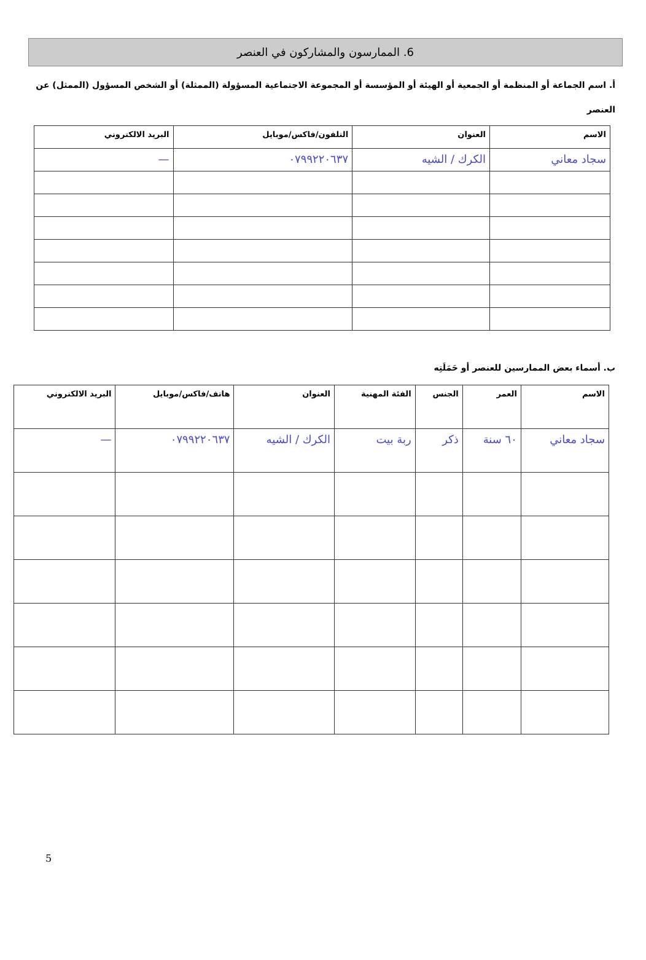6. الممارسون والمشاركون في العنصر
أ. اسم الجماعة أو المنظمة أو الجمعية أو الهيئة أو المؤسسة أو المجموعة الاجتماعية المسؤولة (الممثلة) أو الشخص المسؤول (الممثل) عن العنصر
| الاسم | العنوان | التلفون/فاكس/موبايل | البريد الالكتروني |
| --- | --- | --- | --- |
| سجاد معاني | الكرك / الشيه | ٠٧٩٩٢٢٠٦٣٧ | — |
ب. أسماء بعض الممارسين للعنصر أو حَمَلَتِه
| الاسم | العمر | الجنس | الفئة المهنية | العنوان | هاتف/فاكس/موبايل | البريد الالكتروني |
| --- | --- | --- | --- | --- | --- | --- |
| سجاد معاني | ٦٠ سنة | ذكر | ربة بيت | الكرك / الشيه | ٠٧٩٩٢٢٠٦٣٧ | — |
5